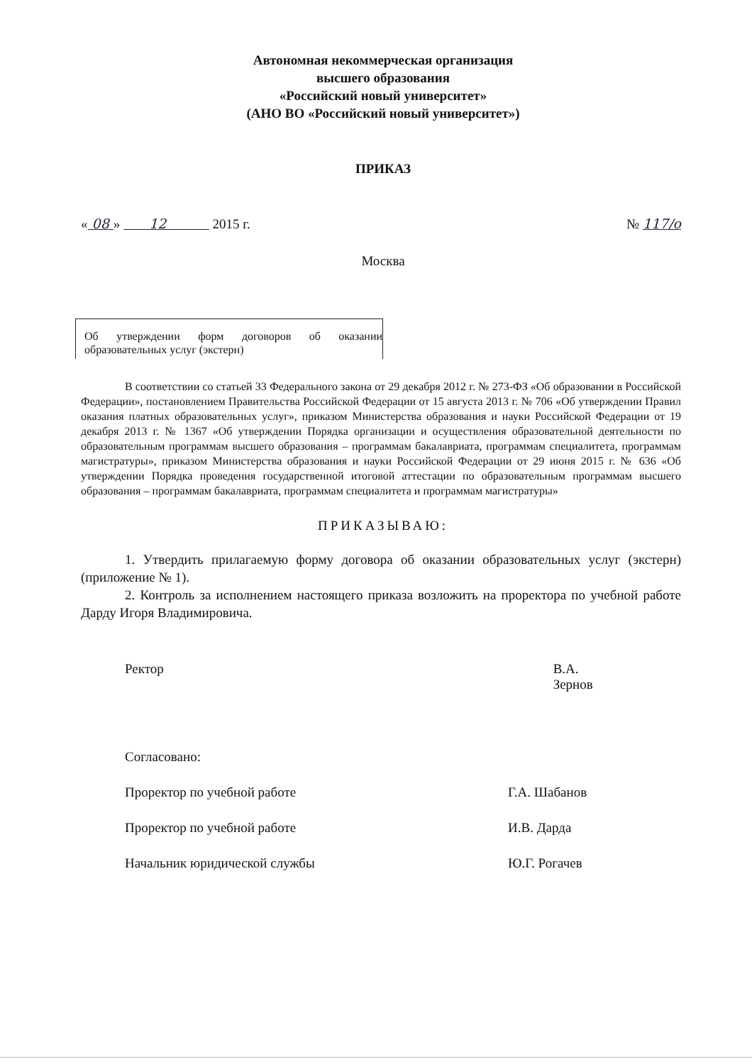Автономная некоммерческая организация
высшего образования
«Российский новый университет»
(АНО ВО «Российский новый университет»)
ПРИКАЗ
« 08 » 12 2015 г. № 117/о
Москва
Об утверждении форм договоров об оказании образовательных услуг (экстерн)
В соответствии со статьей 33 Федерального закона от 29 декабря 2012 г. № 273-ФЗ «Об образовании в Российской Федерации», постановлением Правительства Российской Федерации от 15 августа 2013 г. № 706 «Об утверждении Правил оказания платных образовательных услуг», приказом Министерства образования и науки Российской Федерации от 19 декабря 2013 г. № 1367 «Об утверждении Порядка организации и осуществления образовательной деятельности по образовательным программам высшего образования – программам бакалавриата, программам специалитета, программам магистратуры», приказом Министерства образования и науки Российской Федерации от 29 июня 2015 г. № 636 «Об утверждении Порядка проведения государственной итоговой аттестации по образовательным программам высшего образования – программам бакалавриата, программам специалитета и программам магистратуры»
ПРИКАЗЫВАЮ:
1. Утвердить прилагаемую форму договора об оказании образовательных услуг (экстерн) (приложение № 1).
2. Контроль за исполнением настоящего приказа возложить на проректора по учебной работе Дарду Игоря Владимировича.
Ректор В.А. Зернов
Согласовано:
Проректор по учебной работе Г.А. Шабанов
Проректор по учебной работе И.В. Дарда
Начальник юридической службы Ю.Г. Рогачев